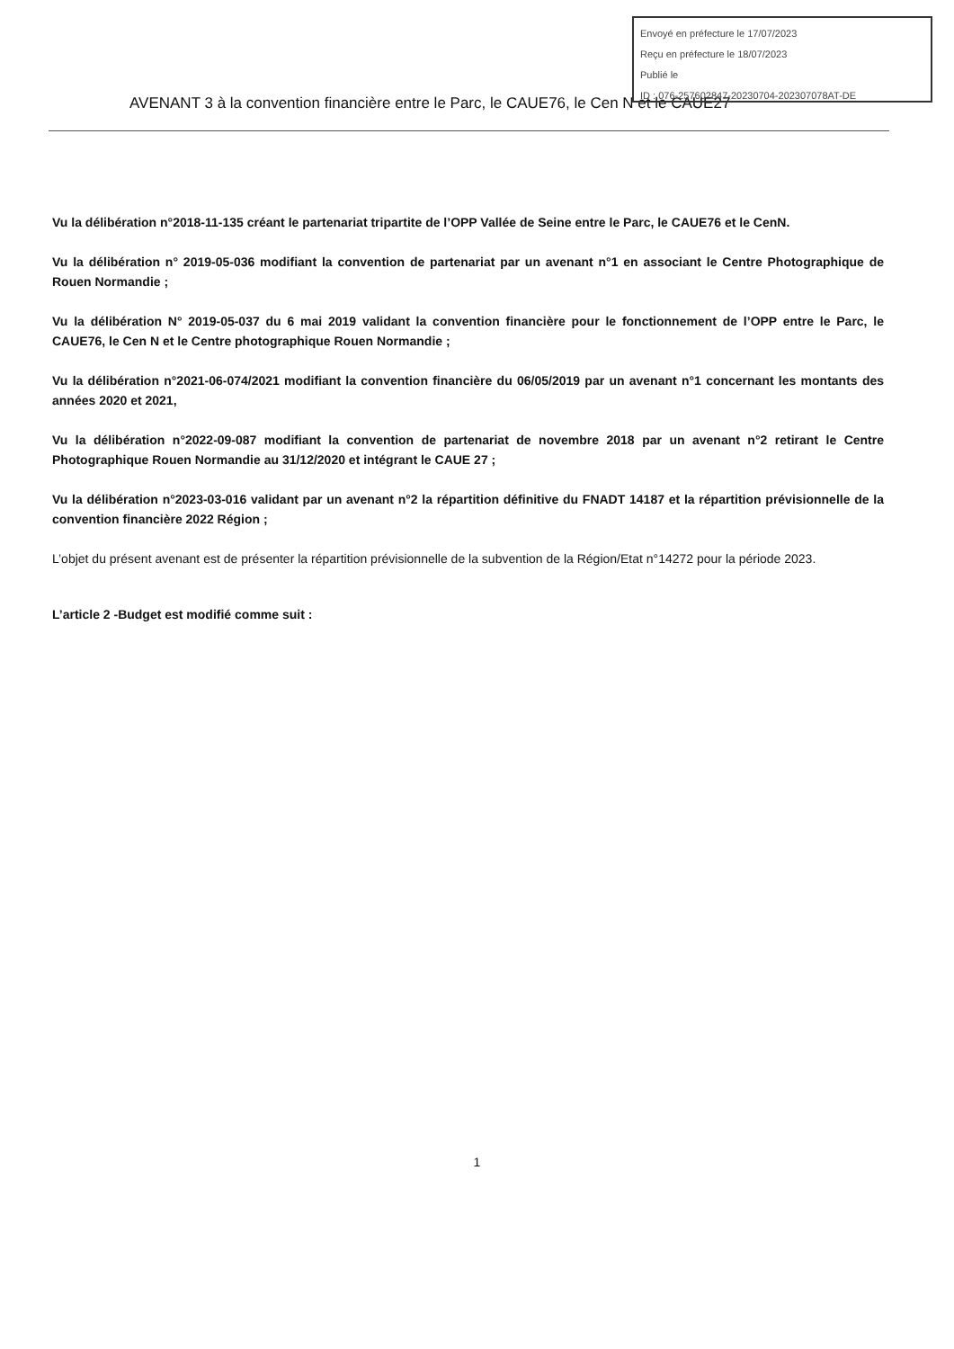Envoyé en préfecture le 17/07/2023
Reçu en préfecture le 18/07/2023
Publié le
ID : 076-257602847-20230704-202307078AT-DE
AVENANT 3 à la convention financière entre le Parc, le CAUE76, le Cen N et le CAUE27
Vu la délibération n°2018-11-135 créant le partenariat tripartite de l’OPP Vallée de Seine entre le Parc, le CAUE76 et le CenN.
Vu la délibération n° 2019-05-036 modifiant la convention de partenariat par un avenant n°1 en associant le Centre Photographique de Rouen Normandie ;
Vu la délibération N° 2019-05-037 du 6 mai 2019 validant la convention financière pour le fonctionnement de l’OPP entre le Parc, le CAUE76, le Cen N et le Centre photographique Rouen Normandie ;
Vu la délibération n°2021-06-074/2021 modifiant la convention financière du 06/05/2019 par un avenant n°1 concernant les montants des années 2020 et 2021,
Vu la délibération n°2022-09-087 modifiant la convention de partenariat de novembre 2018 par un avenant n°2 retirant le Centre Photographique Rouen Normandie au 31/12/2020 et intégrant le CAUE 27 ;
Vu la délibération n°2023-03-016 validant par un avenant n°2 la répartition définitive du FNADT 14187 et la répartition prévisionnelle de la convention financière 2022 Région ;
L’objet du présent avenant est de présenter la répartition prévisionnelle de la subvention de la Région/Etat n°14272 pour la période 2023.
L’article 2 -Budget est modifié comme suit :
1